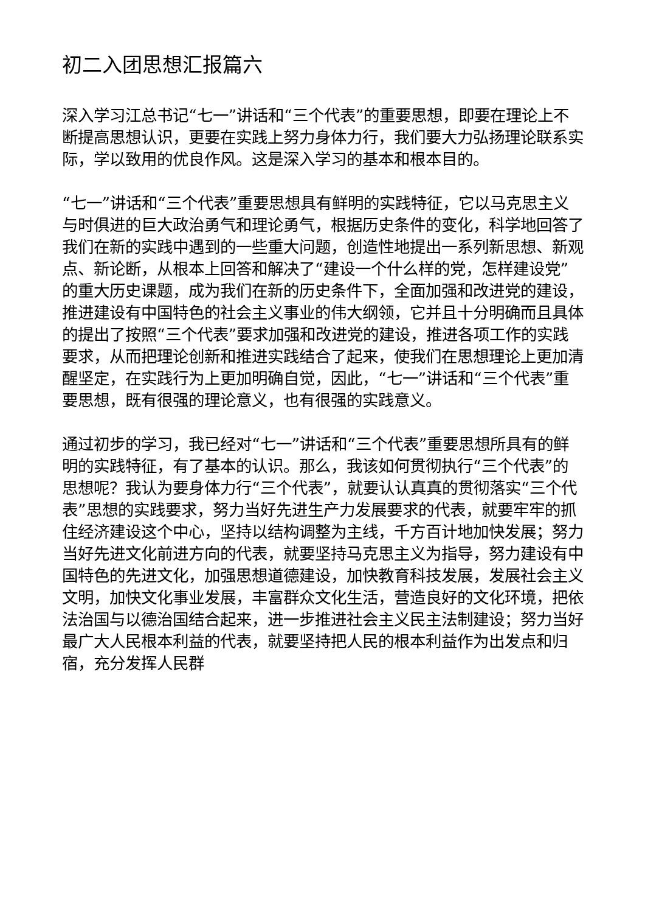初二入团思想汇报篇六
深入学习江总书记“七一”讲话和“三个代表”的重要思想，即要在理论上不断提高思想认识，更要在实践上努力身体力行，我们要大力弘扬理论联系实际，学以致用的优良作风。这是深入学习的基本和根本目的。
“七一”讲话和“三个代表”重要思想具有鲜明的实践特征，它以马克思主义与时俱进的巨大政治勇气和理论勇气，根据历史条件的变化，科学地回答了我们在新的实践中遇到的一些重大问题，创造性地提出一系列新思想、新观点、新论断，从根本上回答和解决了“建设一个什么样的党，怎样建设党”的重大历史课题，成为我们在新的历史条件下，全面加强和改进党的建设，推进建设有中国特色的社会主义事业的伟大纲领，它并且十分明确而且具体的提出了按照“三个代表”要求加强和改进党的建设，推进各项工作的实践要求，从而把理论创新和推进实践结合了起来，使我们在思想理论上更加清醒坚定，在实践行为上更加明确自觉，因此，“七一”讲话和“三个代表”重要思想，既有很强的理论意义，也有很强的实践意义。
通过初步的学习，我已经对“七一”讲话和“三个代表”重要思想所具有的鲜明的实践特征，有了基本的认识。那么，我该如何贯彻执行“三个代表”的思想呢？我认为要身体力行“三个代表”，就要认认真真的贯彻落实“三个代表”思想的实践要求，努力当好先进生产力发展要求的代表，就要牢牢的抓住经济建设这个中心，坚持以结构调整为主线，千方百计地加快发展；努力当好先进文化前进方向的代表，就要坚持马克思主义为指导，努力建设有中国特色的先进文化，加强思想道德建设，加快教育科技发展，发展社会主义文明，加快文化事业发展，丰富群众文化生活，营造良好的文化环境，把依法治国与以德治国结合起来，进一步推进社会主义民主法制建设；努力当好最广大人民根本利益的代表，就要坚持把人民的根本利益作为出发点和归宿，充分发挥人民群